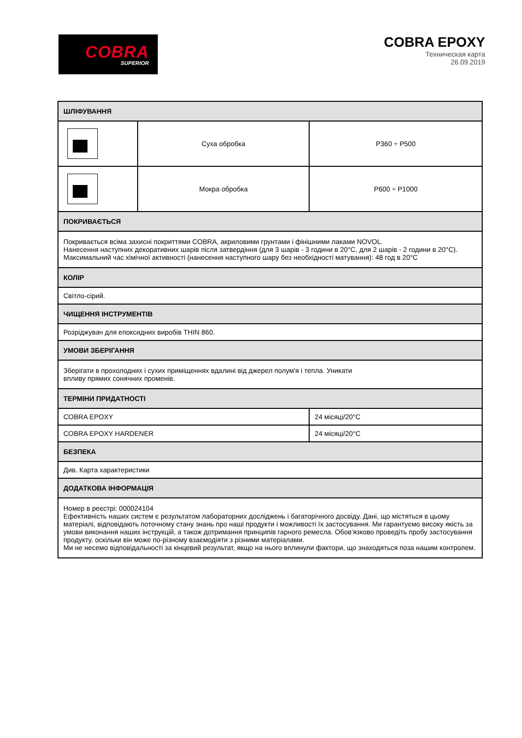COBRA
SUPERIOR
COBRA EPOXY
Техническая карта
26.09.2019
| ШЛІФУВАННЯ | | |
| --- | --- | --- |
| | Суха обробка | P360 ÷ P500 |
| | Мокра обробка | P600 ÷ P1000 |
| ПОКРИВАЄТЬСЯ | | |
| Покривається всіма захисні покриттями COBRA, акриловими грунтами і фінішними лаками NOVOL. Нанесення наступних декоративних шарів після затвердіння (для 3 шарів - 3 години в 20°C, для 2 шарів - 2 години в 20°C). Максимальний час хімічної активності (нанесення наступного шару без необхідності матування): 48 год в 20°C | | |
| КОЛІР | | |
| Світло-сірий. | | |
| ЧИЩЕННЯ ІНСТРУМЕНТІВ | | |
| Розріджувач для епоксидних виробів THIN 860. | | |
| УМОВИ ЗБЕРІГАННЯ | | |
| Зберігати в прохолодних і сухих приміщеннях вдалині від джерел полум'я і тепла. Уникати впливу прямих сонячних променів. | | |
| ТЕРМІНИ ПРИДАТНОСТІ | | |
| COBRA EPOXY | | 24 місяці/20°C |
| COBRA EPOXY HARDENER | | 24 місяці/20°C |
| БЕЗПЕКА | | |
| Див. Карта характеристики | | |
| ДОДАТКОВА ІНФОРМАЦІЯ | | |
| Номер в реєстрі: 000024104 Ефективність наших систем є результатом лабораторних досліджень і багаторічного досвіду. Дані, що містяться в цьому матеріалі, відповідають поточному стану знань про наші продукти і можливості їх застосування. Ми гарантуємо високу якість за умови виконання наших інструкцій, а також дотримання принципів гарного ремесла. Обов'язково проведіть пробу застосування продукту, оскільки він може по-різному взаємодіяти з різними матеріалами. Ми не несемо відповідальності за кінцевий результат, якщо на нього вплинули фактори, що знаходяться поза нашим контролем. | | |